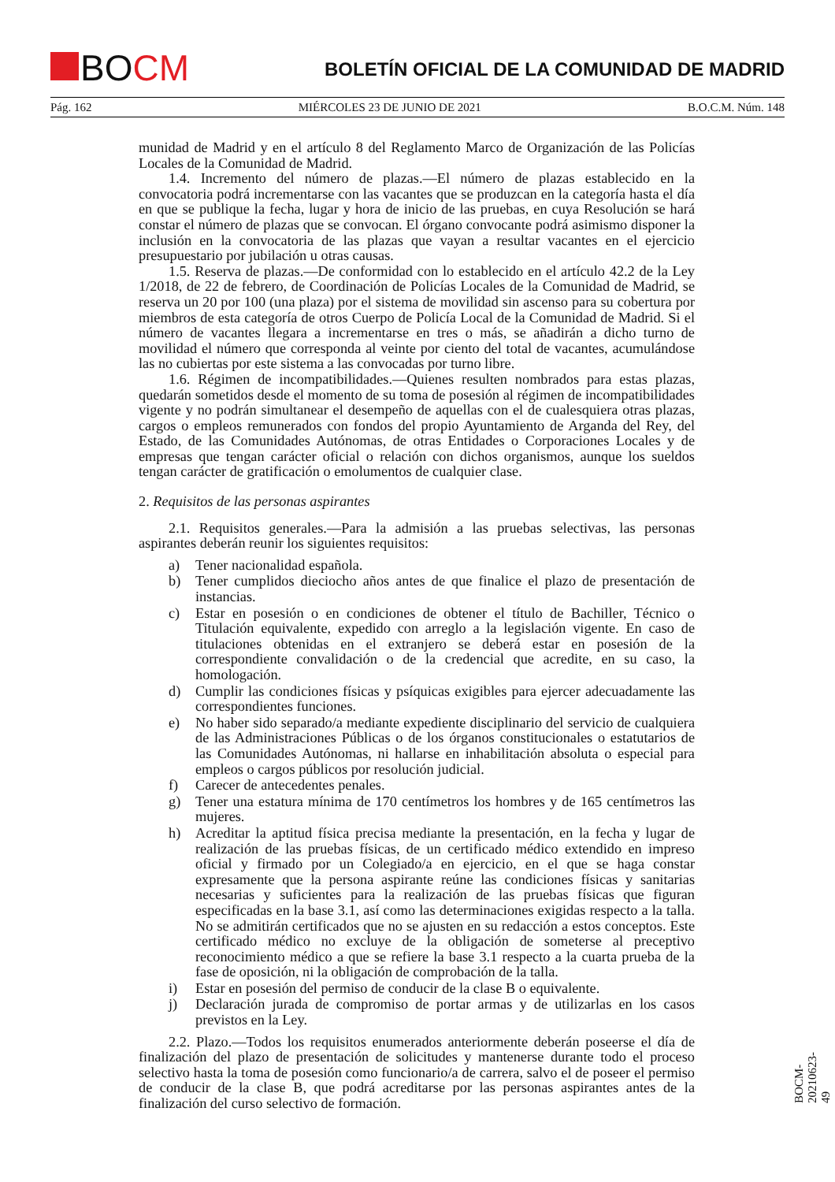BOCM
BOLETÍN OFICIAL DE LA COMUNIDAD DE MADRID
Pág. 162 MIÉRCOLES 23 DE JUNIO DE 2021 B.O.C.M. Núm. 148
munidad de Madrid y en el artículo 8 del Reglamento Marco de Organización de las Policías Locales de la Comunidad de Madrid.
1.4. Incremento del número de plazas.—El número de plazas establecido en la convocatoria podrá incrementarse con las vacantes que se produzcan en la categoría hasta el día en que se publique la fecha, lugar y hora de inicio de las pruebas, en cuya Resolución se hará constar el número de plazas que se convocan. El órgano convocante podrá asimismo disponer la inclusión en la convocatoria de las plazas que vayan a resultar vacantes en el ejercicio presupuestario por jubilación u otras causas.
1.5. Reserva de plazas.—De conformidad con lo establecido en el artículo 42.2 de la Ley 1/2018, de 22 de febrero, de Coordinación de Policías Locales de la Comunidad de Madrid, se reserva un 20 por 100 (una plaza) por el sistema de movilidad sin ascenso para su cobertura por miembros de esta categoría de otros Cuerpo de Policía Local de la Comunidad de Madrid. Si el número de vacantes llegara a incrementarse en tres o más, se añadirán a dicho turno de movilidad el número que corresponda al veinte por ciento del total de vacantes, acumulándose las no cubiertas por este sistema a las convocadas por turno libre.
1.6. Régimen de incompatibilidades.—Quienes resulten nombrados para estas plazas, quedarán sometidos desde el momento de su toma de posesión al régimen de incompatibilidades vigente y no podrán simultanear el desempeño de aquellas con el de cualesquiera otras plazas, cargos o empleos remunerados con fondos del propio Ayuntamiento de Arganda del Rey, del Estado, de las Comunidades Autónomas, de otras Entidades o Corporaciones Locales y de empresas que tengan carácter oficial o relación con dichos organismos, aunque los sueldos tengan carácter de gratificación o emolumentos de cualquier clase.
2. Requisitos de las personas aspirantes
2.1. Requisitos generales.—Para la admisión a las pruebas selectivas, las personas aspirantes deberán reunir los siguientes requisitos:
a) Tener nacionalidad española.
b) Tener cumplidos dieciocho años antes de que finalice el plazo de presentación de instancias.
c) Estar en posesión o en condiciones de obtener el título de Bachiller, Técnico o Titulación equivalente, expedido con arreglo a la legislación vigente. En caso de titulaciones obtenidas en el extranjero se deberá estar en posesión de la correspondiente convalidación o de la credencial que acredite, en su caso, la homologación.
d) Cumplir las condiciones físicas y psíquicas exigibles para ejercer adecuadamente las correspondientes funciones.
e) No haber sido separado/a mediante expediente disciplinario del servicio de cualquiera de las Administraciones Públicas o de los órganos constitucionales o estatutarios de las Comunidades Autónomas, ni hallarse en inhabilitación absoluta o especial para empleos o cargos públicos por resolución judicial.
f) Carecer de antecedentes penales.
g) Tener una estatura mínima de 170 centímetros los hombres y de 165 centímetros las mujeres.
h) Acreditar la aptitud física precisa mediante la presentación, en la fecha y lugar de realización de las pruebas físicas, de un certificado médico extendido en impreso oficial y firmado por un Colegiado/a en ejercicio, en el que se haga constar expresamente que la persona aspirante reúne las condiciones físicas y sanitarias necesarias y suficientes para la realización de las pruebas físicas que figuran especificadas en la base 3.1, así como las determinaciones exigidas respecto a la talla. No se admitirán certificados que no se ajusten en su redacción a estos conceptos. Este certificado médico no excluye de la obligación de someterse al preceptivo reconocimiento médico a que se refiere la base 3.1 respecto a la cuarta prueba de la fase de oposición, ni la obligación de comprobación de la talla.
i) Estar en posesión del permiso de conducir de la clase B o equivalente.
j) Declaración jurada de compromiso de portar armas y de utilizarlas en los casos previstos en la Ley.
2.2. Plazo.—Todos los requisitos enumerados anteriormente deberán poseerse el día de finalización del plazo de presentación de solicitudes y mantenerse durante todo el proceso selectivo hasta la toma de posesión como funcionario/a de carrera, salvo el de poseer el permiso de conducir de la clase B, que podrá acreditarse por las personas aspirantes antes de la finalización del curso selectivo de formación.
BOCM-20210623-49